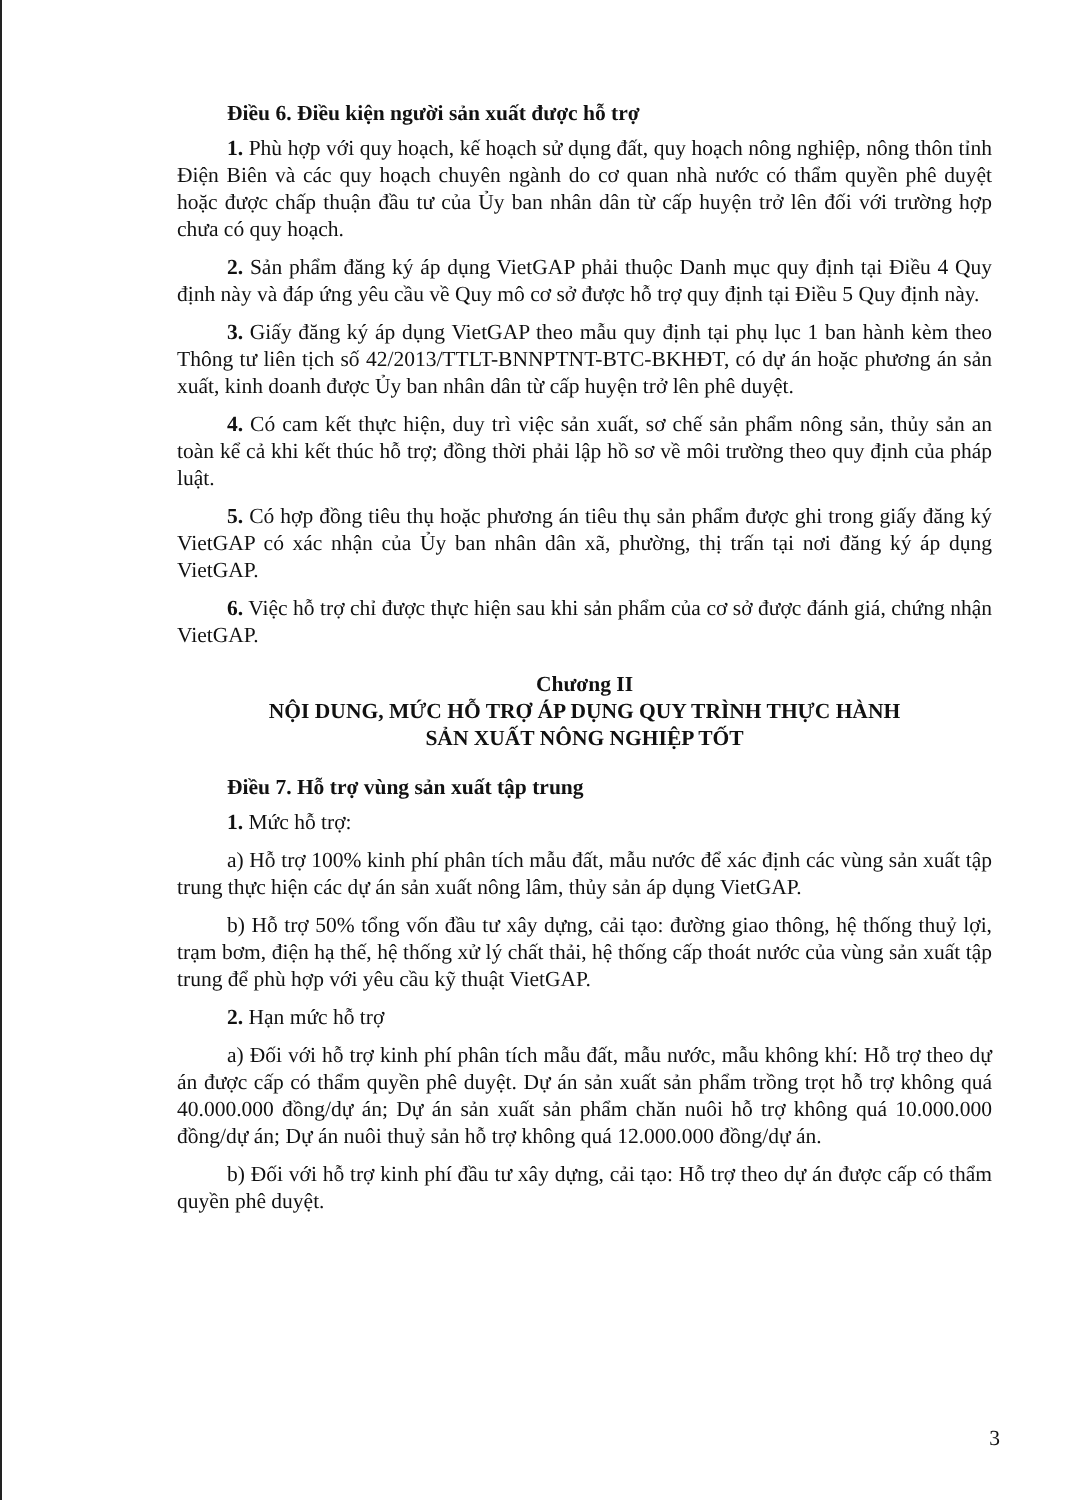Điều 6. Điều kiện người sản xuất được hỗ trợ
1. Phù hợp với quy hoạch, kế hoạch sử dụng đất, quy hoạch nông nghiệp, nông thôn tỉnh Điện Biên và các quy hoạch chuyên ngành do cơ quan nhà nước có thẩm quyền phê duyệt hoặc được chấp thuận đầu tư của Ủy ban nhân dân từ cấp huyện trở lên đối với trường hợp chưa có quy hoạch.
2. Sản phẩm đăng ký áp dụng VietGAP phải thuộc Danh mục quy định tại Điều 4 Quy định này và đáp ứng yêu cầu về Quy mô cơ sở được hỗ trợ quy định tại Điều 5 Quy định này.
3. Giấy đăng ký áp dụng VietGAP theo mẫu quy định tại phụ lục 1 ban hành kèm theo Thông tư liên tịch số 42/2013/TTLT-BNNPTNT-BTC-BKHĐT, có dự án hoặc phương án sản xuất, kinh doanh được Ủy ban nhân dân từ cấp huyện trở lên phê duyệt.
4. Có cam kết thực hiện, duy trì việc sản xuất, sơ chế sản phẩm nông sản, thủy sản an toàn kể cả khi kết thúc hỗ trợ; đồng thời phải lập hồ sơ về môi trường theo quy định của pháp luật.
5. Có hợp đồng tiêu thụ hoặc phương án tiêu thụ sản phẩm được ghi trong giấy đăng ký VietGAP có xác nhận của Ủy ban nhân dân xã, phường, thị trấn tại nơi đăng ký áp dụng VietGAP.
6. Việc hỗ trợ chỉ được thực hiện sau khi sản phẩm của cơ sở được đánh giá, chứng nhận VietGAP.
Chương II
NỘI DUNG, MỨC HỖ TRỢ ÁP DỤNG QUY TRÌNH THỰC HÀNH
SẢN XUẤT NÔNG NGHIỆP TỐT
Điều 7. Hỗ trợ vùng sản xuất tập trung
1. Mức hỗ trợ:
a) Hỗ trợ 100% kinh phí phân tích mẫu đất, mẫu nước để xác định các vùng sản xuất tập trung thực hiện các dự án sản xuất nông lâm, thủy sản áp dụng VietGAP.
b) Hỗ trợ 50% tổng vốn đầu tư xây dựng, cải tạo: đường giao thông, hệ thống thuỷ lợi, trạm bơm, điện hạ thế, hệ thống xử lý chất thải, hệ thống cấp thoát nước của vùng sản xuất tập trung để phù hợp với yêu cầu kỹ thuật VietGAP.
2. Hạn mức hỗ trợ
a) Đối với hỗ trợ kinh phí phân tích mẫu đất, mẫu nước, mẫu không khí: Hỗ trợ theo dự án được cấp có thẩm quyền phê duyệt. Dự án sản xuất sản phẩm trồng trọt hỗ trợ không quá 40.000.000 đồng/dự án; Dự án sản xuất sản phẩm chăn nuôi hỗ trợ không quá 10.000.000 đồng/dự án; Dự án nuôi thuỷ sản hỗ trợ không quá 12.000.000 đồng/dự án.
b) Đối với hỗ trợ kinh phí đầu tư xây dựng, cải tạo: Hỗ trợ theo dự án được cấp có thẩm quyền phê duyệt.
3